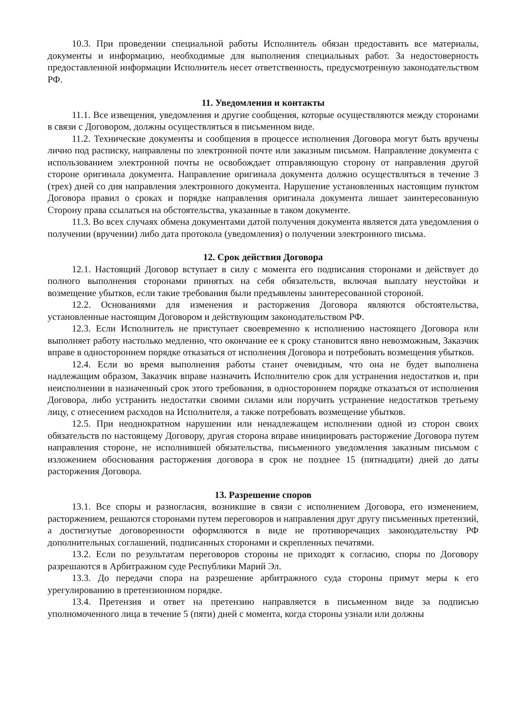10.3. При проведении специальной работы Исполнитель обязан предоставить все материалы, документы и информацию, необходимые для выполнения специальных работ. За недостоверность предоставленной информации Исполнитель несет ответственность, предусмотренную законодательством РФ.
11. Уведомления и контакты
11.1. Все извещения, уведомления и другие сообщения, которые осуществляются между сторонами в связи с Договором, должны осуществляться в письменном виде.
11.2. Технические документы и сообщения в процессе исполнения Договора могут быть вручены лично под расписку, направлены по электронной почте или заказным письмом. Направление документа с использованием электронной почты не освобождает отправляющую сторону от направления другой стороне оригинала документа. Направление оригинала документа должно осуществляться в течение 3 (трех) дней со дня направления электронного документа. Нарушение установленных настоящим пунктом Договора правил о сроках и порядке направления оригинала документа лишает заинтересованную Сторону права ссылаться на обстоятельства, указанные в таком документе.
11.3. Во всех случаях обмена документами датой получения документа является дата уведомления о получении (вручении) либо дата протокола (уведомления) о получении электронного письма.
12. Срок действия Договора
12.1. Настоящий Договор вступает в силу с момента его подписания сторонами и действует до полного выполнения сторонами принятых на себя обязательств, включая выплату неустойки и возмещение убытков, если такие требования были предъявлены заинтересованной стороной.
12.2. Основаниями для изменения и расторжения Договора являются обстоятельства, установленные настоящим Договором и действующим законодательством РФ.
12.3. Если Исполнитель не приступает своевременно к исполнению настоящего Договора или выполняет работу настолько медленно, что окончание ее к сроку становится явно невозможным, Заказчик вправе в одностороннем порядке отказаться от исполнения Договора и потребовать возмещения убытков.
12.4. Если во время выполнения работы станет очевидным, что она не будет выполнена надлежащим образом, Заказчик вправе назначить Исполнителю срок для устранения недостатков и, при неисполнении в назначенный срок этого требования, в одностороннем порядке отказаться от исполнения Договора, либо устранить недостатки своими силами или поручить устранение недостатков третьему лицу, с отнесением расходов на Исполнителя, а также потребовать возмещение убытков.
12.5. При неоднократном нарушении или ненадлежащем исполнении одной из сторон своих обязательств по настоящему Договору, другая сторона вправе инициировать расторжение Договора путем направления стороне, не исполнившей обязательства, письменного уведомления заказным письмом с изложением обоснования расторжения договора в срок не позднее 15 (пятнадцати) дней до даты расторжения Договора.
13. Разрешение споров
13.1. Все споры и разногласия, возникшие в связи с исполнением Договора, его изменением, расторжением, решаются сторонами путем переговоров и направления друг другу письменных претензий, а достигнутые договоренности оформляются в виде не противоречащих законодательству РФ дополнительных соглашений, подписанных сторонами и скрепленных печатями.
13.2. Если по результатам переговоров стороны не приходят к согласию, споры по Договору разрешаются в Арбитражном суде Республики Марий Эл.
13.3. До передачи спора на разрешение арбитражного суда стороны примут меры к его урегулированию в претензионном порядке.
13.4. Претензия и ответ на претензию направляется в письменном виде за подписью уполномоченного лица в течение 5 (пяти) дней с момента, когда стороны узнали или должны